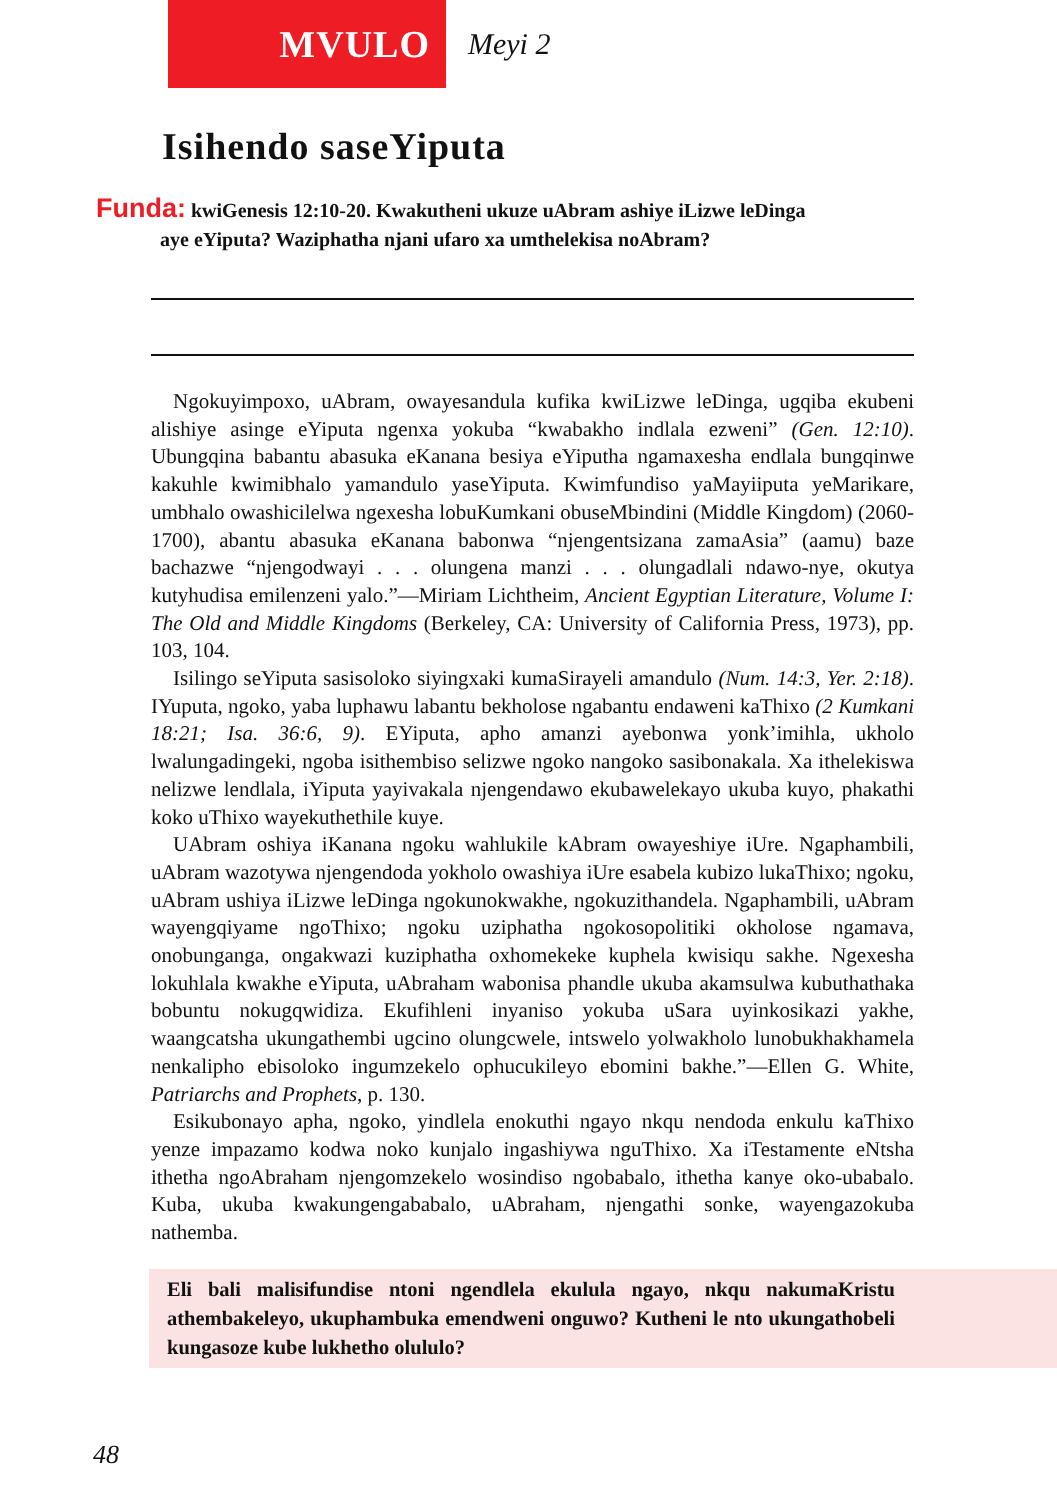MVULO
Meyi 2
Isihendo saseYiputa
Funda: kwiGenesis 12:10-20. Kwakutheni ukuze uAbram ashiye iLizwe leDinga
aye eYiputa? Waziphatha njani ufaro xa umthelekisa noAbram?
Ngokuyimpoxo, uAbram, owayesandula kufika kwiLizwe leDinga, ugqiba ekubeni alishiye asinge eYiputa ngenxa yokuba “kwabakho indlala ezweni” (Gen. 12:10). Ubungqina babantu abasuka eKanana besiya eYiputha ngamaxesha endlala bungqinwe kakuhle kwimibhalo yamandulo yaseYiputa. Kwimfundiso yaMayiiputa yeMarikare, umbhalo owashicilelwa ngexesha lobuKumkani obuseMbindini (Middle Kingdom) (2060-1700), abantu abasuka eKanana babonwa “njengentsizana zamaAsia” (aamu) baze bachazwe “njengodwayi . . . olungena manzi . . . olungadlali ndawo-nye, okutya kutyhudisa emilenzeni yalo.”—Miriam Lichtheim, Ancient Egyptian Literature, Volume I: The Old and Middle Kingdoms (Berkeley, CA: University of California Press, 1973), pp. 103, 104.
Isilingo seYiputa sasisoloko siyingxaki kumaSirayeli amandulo (Num. 14:3, Yer. 2:18). IYuputa, ngoko, yaba luphawu labantu bekholose ngabantu endaweni kaThixo (2 Kumkani 18:21; Isa. 36:6, 9). EYiputa, apho amanzi ayebonwa yonk’imihla, ukholo lwalungadingeki, ngoba isithembiso selizwe ngoko nangoko sasibonakala. Xa ithelekiswa nelizwe lendlala, iYiputa yayivakala njengendawo ekubawelekayo ukuba kuyo, phakathi koko uThixo wayekuthethile kuye.
UAbram oshiya iKanana ngoku wahlukile kAbram owayeshiye iUre. Ngaphambili, uAbram wazotywa njengendoda yokholo owashiya iUre esabela kubizo lukaThixo; ngoku, uAbram ushiya iLizwe leDinga ngokunokwakhe, ngokuzithandela. Ngaphambili, uAbram wayengqiyame ngoThixo; ngoku uziphatha ngokosopolitiki okholose ngamava, onobunganga, ongakwazi kuziphatha oxhomekeke kuphela kwisiqu sakhe. Ngexesha lokuhlala kwakhe eYiputa, uAbraham wabonisa phandle ukuba akamsulwa kubuthathaka bobuntu nokugqwidiza. Ekufihleni inyaniso yokuba uSara uyinkosikazi yakhe, waangcatsha ukungathembi ugcino olungcwele, intswelo yolwakholo lunobukhakhamela nenkalipho ebisoloko ingumzekelo ophucukileyo ebomini bakhe.”—Ellen G. White, Patriarchs and Prophets, p. 130.
Esikubonayo apha, ngoko, yindlela enokuthi ngayo nkqu nendoda enkulu kaThixo yenze impazamo kodwa noko kunjalo ingashiywa nguThixo. Xa iTestamente eNtsha ithetha ngoAbraham njengomzekelo wosindiso ngobabalo, ithetha kanye oko-ubabalo. Kuba, ukuba kwakungengababalo, uAbraham, njengathi sonke, wayengazokuba nathemba.
Eli bali malisifundise ntoni ngendlela ekulula ngayo, nkqu nakumaKristu athembakeleyo, ukuphambuka emendweni onguwo? Kutheni le nto ukungathobeli kungasoze kube lukhetho olululo?
48